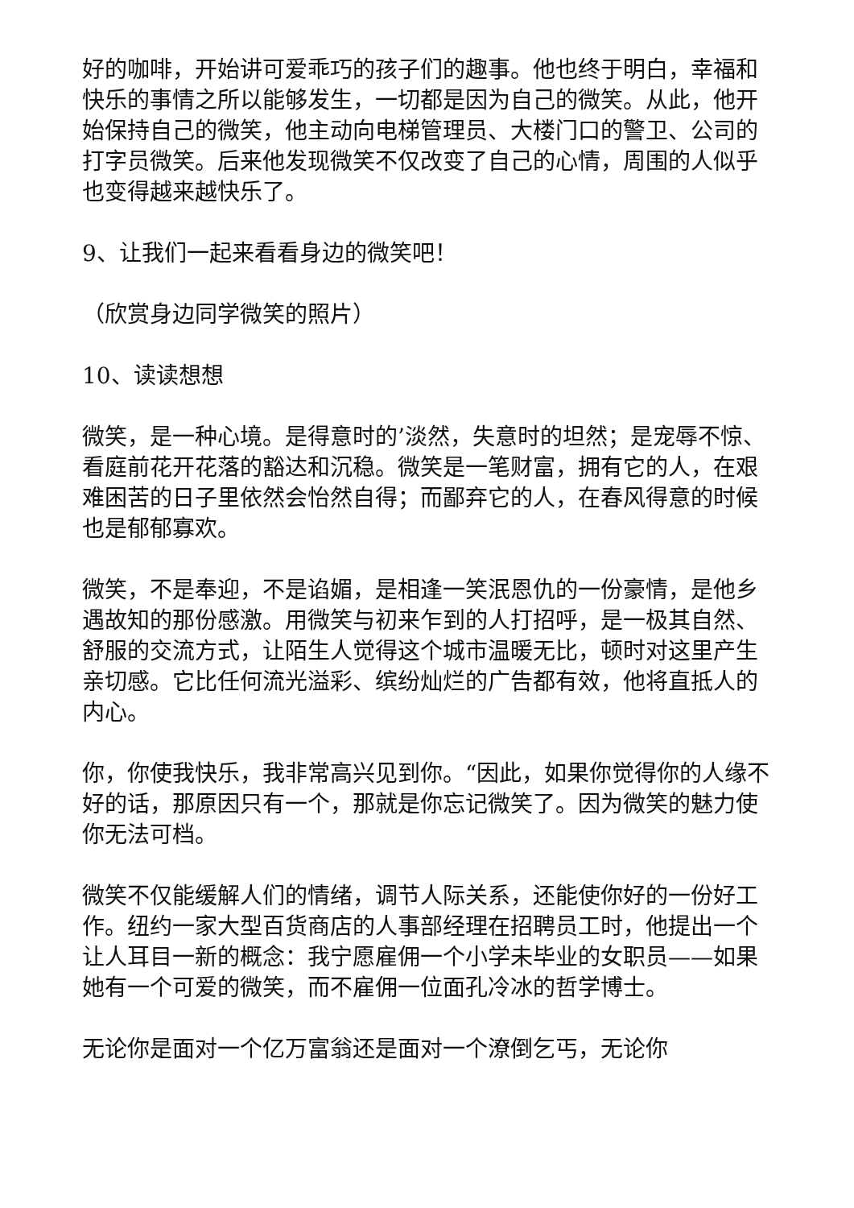好的咖啡，开始讲可爱乖巧的孩子们的趣事。他也终于明白，幸福和快乐的事情之所以能够发生，一切都是因为自己的微笑。从此，他开始保持自己的微笑，他主动向电梯管理员、大楼门口的警卫、公司的打字员微笑。后来他发现微笑不仅改变了自己的心情，周围的人似乎也变得越来越快乐了。
9、让我们一起来看看身边的微笑吧！
（欣赏身边同学微笑的照片）
10、读读想想
微笑，是一种心境。是得意时的’淡然，失意时的坦然；是宠辱不惊、看庭前花开花落的豁达和沉稳。微笑是一笔财富，拥有它的人，在艰难困苦的日子里依然会怡然自得；而鄙弃它的人，在春风得意的时候也是郁郁寡欢。
微笑，不是奉迎，不是谄媚，是相逢一笑泯恩仇的一份豪情，是他乡遇故知的那份感激。用微笑与初来乍到的人打招呼，是一极其自然、舒服的交流方式，让陌生人觉得这个城市温暖无比，顿时对这里产生亲切感。它比任何流光溢彩、缤纷灿烂的广告都有效，他将直抵人的内心。
你，你使我快乐，我非常高兴见到你。“因此，如果你觉得你的人缘不好的话，那原因只有一个，那就是你忘记微笑了。因为微笑的魅力使你无法可档。
微笑不仅能缓解人们的情绪，调节人际关系，还能使你好的一份好工作。纽约一家大型百货商店的人事部经理在招聘员工时，他提出一个让人耳目一新的概念：我宁愿雇佣一个小学未毕业的女职员——如果她有一个可爱的微笑，而不雇佣一位面孔冷冰的哲学博士。
无论你是面对一个亿万富翁还是面对一个潦倒乞丐，无论你